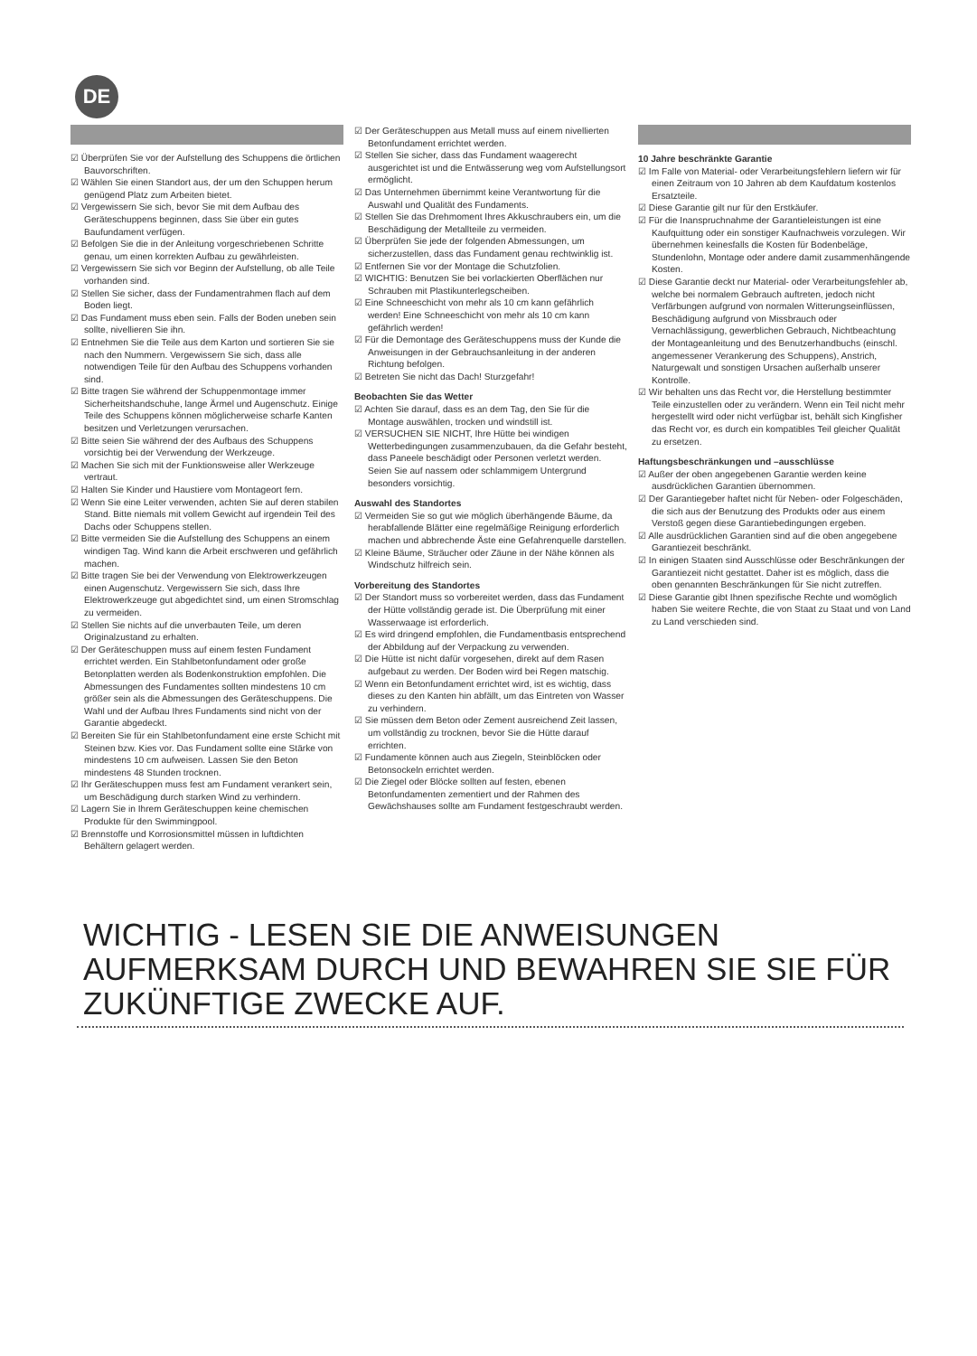DE
☑ Überprüfen Sie vor der Aufstellung des Schuppens die örtlichen Bauvorschriften.
☑ Wählen Sie einen Standort aus, der um den Schuppen herum genügend Platz zum Arbeiten bietet.
☑ Vergewissern Sie sich, bevor Sie mit dem Aufbau des Geräteschuppens beginnen, dass Sie über ein gutes Baufundament verfügen.
☑ Befolgen Sie die in der Anleitung vorgeschriebenen Schritte genau, um einen korrekten Aufbau zu gewährleisten.
☑ Vergewissern Sie sich vor Beginn der Aufstellung, ob alle Teile vorhanden sind.
☑ Stellen Sie sicher, dass der Fundamentrahmen flach auf dem Boden liegt.
☑ Das Fundament muss eben sein. Falls der Boden uneben sein sollte, nivellieren Sie ihn.
☑ Entnehmen Sie die Teile aus dem Karton und sortieren Sie sie nach den Nummern. Vergewissern Sie sich, dass alle notwendigen Teile für den Aufbau des Schuppens vorhanden sind.
☑ Bitte tragen Sie während der Schuppenmontage immer Sicherheitshandschuhe, lange Ärmel und Augenschutz. Einige Teile des Schuppens können möglicherweise scharfe Kanten besitzen und Verletzungen verursachen.
☑ Bitte seien Sie während der des Aufbaus des Schuppens vorsichtig bei der Verwendung der Werkzeuge.
☑ Machen Sie sich mit der Funktionsweise aller Werkzeuge vertraut.
☑ Halten Sie Kinder und Haustiere vom Montageort fern.
☑ Wenn Sie eine Leiter verwenden, achten Sie auf deren stabilen Stand. Bitte niemals mit vollem Gewicht auf irgendein Teil des Dachs oder Schuppens stellen.
☑ Bitte vermeiden Sie die Aufstellung des Schuppens an einem windigen Tag. Wind kann die Arbeit erschweren und gefährlich machen.
☑ Bitte tragen Sie bei der Verwendung von Elektrowerkzeugen einen Augenschutz. Vergewissern Sie sich, dass Ihre Elektrowerkzeuge gut abgedichtet sind, um einen Stromschlag zu vermeiden.
☑ Stellen Sie nichts auf die unverbauten Teile, um deren Originalzustand zu erhalten.
☑ Der Geräteschuppen muss auf einem festen Fundament errichtet werden. Ein Stahlbetonfundament oder große Betonplatten werden als Bodenkonstruktion empfohlen. Die Abmessungen des Fundamentes sollten mindestens 10 cm größer sein als die Abmessungen des Geräteschuppens. Die Wahl und der Aufbau Ihres Fundaments sind nicht von der Garantie abgedeckt.
☑ Bereiten Sie für ein Stahlbetonfundament eine erste Schicht mit Steinen bzw. Kies vor. Das Fundament sollte eine Stärke von mindestens 10 cm aufweisen. Lassen Sie den Beton mindestens 48 Stunden trocknen.
☑ Ihr Geräteschuppen muss fest am Fundament verankert sein, um Beschädigung durch starken Wind zu verhindern.
☑ Lagern Sie in Ihrem Geräteschuppen keine chemischen Produkte für den Swimmingpool.
☑ Brennstoffe und Korrosionsmittel müssen in luftdichten Behältern gelagert werden.
☑ Der Geräteschuppen aus Metall muss auf einem nivellierten Betonfundament errichtet werden.
☑ Stellen Sie sicher, dass das Fundament waagerecht ausgerichtet ist und die Entwässerung weg vom Aufstellungsort ermöglicht.
☑ Das Unternehmen übernimmt keine Verantwortung für die Auswahl und Qualität des Fundaments.
☑ Stellen Sie das Drehmoment Ihres Akkuschraubers ein, um die Beschädigung der Metallteile zu vermeiden.
☑ Überprüfen Sie jede der folgenden Abmessungen, um sicherzustellen, dass das Fundament genau rechtwinklig ist.
☑ Entfernen Sie vor der Montage die Schutzfolien.
☑ WICHTIG: Benutzen Sie bei vorlackierten Oberflächen nur Schrauben mit Plastikunterlegscheiben.
☑ Eine Schneeschicht von mehr als 10 cm kann gefährlich werden! Eine Schneeschicht von mehr als 10 cm kann gefährlich werden!
☑ Für die Demontage des Geräteschuppens muss der Kunde die Anweisungen in der Gebrauchsanleitung in der anderen Richtung befolgen.
☑ Betreten Sie nicht das Dach! Sturzgefahr!
Beobachten Sie das Wetter
☑ Achten Sie darauf, dass es an dem Tag, den Sie für die Montage auswählen, trocken und windstill ist.
☑ VERSUCHEN SIE NICHT, Ihre Hütte bei windigen Wetterbedingungen zusammenzubauen, da die Gefahr besteht, dass Paneele beschädigt oder Personen verletzt werden. Seien Sie auf nassem oder schlammigem Untergrund besonders vorsichtig.
Auswahl des Standortes
☑ Vermeiden Sie so gut wie möglich überhängende Bäume, da herabfallende Blätter eine regelmäßige Reinigung erforderlich machen und abbrechende Äste eine Gefahrenquelle darstellen.
☑ Kleine Bäume, Sträucher oder Zäune in der Nähe können als Windschutz hilfreich sein.
Vorbereitung des Standortes
☑ Der Standort muss so vorbereitet werden, dass das Fundament der Hütte vollständig gerade ist. Die Überprüfung mit einer Wasserwaage ist erforderlich.
☑ Es wird dringend empfohlen, die Fundamentbasis entsprechend der Abbildung auf der Verpackung zu verwenden.
☑ Die Hütte ist nicht dafür vorgesehen, direkt auf dem Rasen aufgebaut zu werden. Der Boden wird bei Regen matschig.
☑ Wenn ein Betonfundament errichtet wird, ist es wichtig, dass dieses zu den Kanten hin abfällt, um das Eintreten von Wasser zu verhindern.
☑ Sie müssen dem Beton oder Zement ausreichend Zeit lassen, um vollständig zu trocknen, bevor Sie die Hütte darauf errichten.
☑ Fundamente können auch aus Ziegeln, Steinblöcken oder Betonsockeln errichtet werden.
☑ Die Ziegel oder Blöcke sollten auf festen, ebenen Betonfundamenten zementiert und der Rahmen des Gewächshauses sollte am Fundament festgeschraubt werden.
10 Jahre beschränkte Garantie
☑ Im Falle von Material- oder Verarbeitungsfehlern liefern wir für einen Zeitraum von 10 Jahren ab dem Kaufdatum kostenlos Ersatzteile.
☑ Diese Garantie gilt nur für den Erstkäufer.
☑ Für die Inanspruchnahme der Garantieleistungen ist eine Kaufquittung oder ein sonstiger Kaufnachweis vorzulegen. Wir übernehmen keinesfalls die Kosten für Bodenbeläge, Stundenlohn, Montage oder andere damit zusammenhängende Kosten.
☑ Diese Garantie deckt nur Material- oder Verarbeitungsfehler ab, welche bei normalem Gebrauch auftreten, jedoch nicht Verfärbungen aufgrund von normalen Witterungseinflüssen, Beschädigung aufgrund von Missbrauch oder Vernachlässigung, gewerblichen Gebrauch, Nichtbeachtung der Montageanleitung und des Benutzerhandbuchs (einschl. angemessener Verankerung des Schuppens), Anstrich, Naturgewalt und sonstigen Ursachen außerhalb unserer Kontrolle.
☑ Wir behalten uns das Recht vor, die Herstellung bestimmter Teile einzustellen oder zu verändern. Wenn ein Teil nicht mehr hergestellt wird oder nicht verfügbar ist, behält sich Kingfisher das Recht vor, es durch ein kompatibles Teil gleicher Qualität zu ersetzen.
Haftungsbeschränkungen und –ausschlüsse
☑ Außer der oben angegebenen Garantie werden keine ausdrücklichen Garantien übernommen.
☑ Der Garantiegeber haftet nicht für Neben- oder Folgeschäden, die sich aus der Benutzung des Produkts oder aus einem Verstoß gegen diese Garantiebedingungen ergeben.
☑ Alle ausdrücklichen Garantien sind auf die oben angegebene Garantiezeit beschränkt.
☑ In einigen Staaten sind Ausschlüsse oder Beschränkungen der Garantiezeit nicht gestattet. Daher ist es möglich, dass die oben genannten Beschränkungen für Sie nicht zutreffen.
☑ Diese Garantie gibt Ihnen spezifische Rechte und womöglich haben Sie weitere Rechte, die von Staat zu Staat und von Land zu Land verschieden sind.
WICHTIG - LESEN SIE DIE ANWEISUNGEN AUFMERKSAM DURCH UND BEWAHREN SIE SIE FÜR ZUKÜNFTIGE ZWECKE AUF.